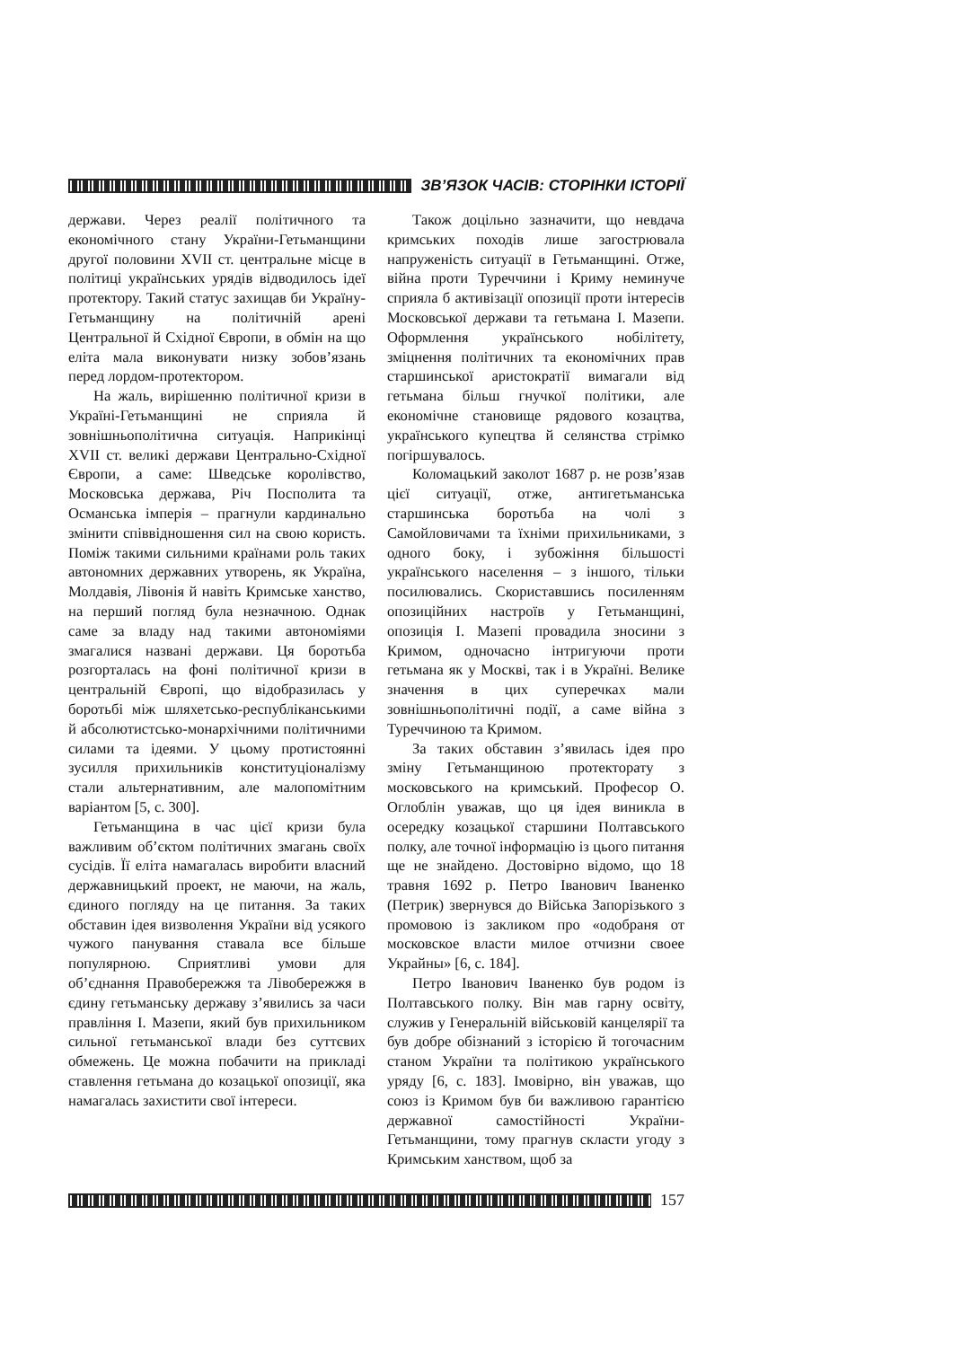ЗВ’ЯЗОК ЧАСІВ: СТОРІНКИ ІСТОРІЇ
держави. Через реалії політичного та економічного стану України-Гетьманщини другої половини XVII ст. центральне місце в політиці українських урядів відводилось ідеї протектору. Такий статус захищав би Україну-Гетьманщину на політичній арені Центральної й Східної Європи, в обмін на що еліта мала виконувати низку зобов’язань перед лордом-протектором.
На жаль, вирішенню політичної кризи в Україні-Гетьманщині не сприяла й зовнішньополітична ситуація. Наприкінці XVII ст. великі держави Центрально-Східної Європи, а саме: Шведське королівство, Московська держава, Річ Посполита та Османська імперія – прагнули кардинально змінити співвідношення сил на свою користь. Поміж такими сильними країнами роль таких автономних державних утворень, як Україна, Молдавія, Лівонія й навіть Кримське ханство, на перший погляд була незначною. Однак саме за владу над такими автономіями змагалися названі держави. Ця боротьба розгорталась на фоні політичної кризи в центральній Європі, що відобразилась у боротьбі між шляхетсько-республіканськими й абсолютистсько-монархічними політичними силами та ідеями. У цьому протистоянні зусилля прихильників конституціоналізму стали альтернативним, але малопомітним варіантом [5, с. 300].
Гетьманщина в час цієї кризи була важливим об’єктом політичних змагань своїх сусідів. Її еліта намагалась виробити власний державницький проект, не маючи, на жаль, єдиного погляду на це питання. За таких обставин ідея визволення України від усякого чужого панування ставала все більше популярною. Сприятливі умови для об’єднання Правобережжя та Лівобережжя в єдину гетьманську державу з’явились за часи правління І. Мазепи, який був прихильником сильної гетьманської влади без суттєвих обмежень. Це можна побачити на прикладі ставлення гетьмана до козацької опозиції, яка намагалась захистити свої інтереси.
Також доцільно зазначити, що невдача кримських походів лише загострювала напруженість ситуації в Гетьманщині. Отже, війна проти Туреччини і Криму неминуче сприяла б активізації опозиції проти інтересів Московської держави та гетьмана І. Мазепи. Оформлення українського нобілітету, зміцнення політичних та економічних прав старшинської аристократії вимагали від гетьмана більш гнучкої політики, але економічне становище рядового козацтва, українського купецтва й селянства стрімко погіршувалось.
Коломацький заколот 1687 р. не розв’язав цієї ситуації, отже, антигетьманська старшинська боротьба на чолі з Самойловичами та їхніми прихильниками, з одного боку, і зубожіння більшості українського населення – з іншого, тільки посилювались. Скориставшись посиленням опозиційних настроїв у Гетьманщині, опозиція І. Мазепі провадила зносини з Кримом, одночасно інтригуючи проти гетьмана як у Москві, так і в Україні. Велике значення в цих суперечках мали зовнішньополітичні події, а саме війна з Туреччиною та Кримом.
За таких обставин з’явилась ідея про зміну Гетьманщиною протекторату з московського на кримський. Професор О. Оглоблін уважав, що ця ідея виникла в осередку козацької старшини Полтавського полку, але точної інформацію із цього питання ще не знайдено. Достовірно відомо, що 18 травня 1692 р. Петро Іванович Іваненко (Петрик) звернувся до Війська Запорізького з промовою із закликом про «одобраня от московское власти милое отчизни своее Украйны» [6, с. 184].
Петро Іванович Іваненко був родом із Полтавського полку. Він мав гарну освіту, служив у Генеральній військовій канцелярії та був добре обізнаний з історією й тогочасним станом України та політикою українського уряду [6, с. 183]. Імовірно, він уважав, що союз із Кримом був би важливою гарантією державної самостійності України-Гетьманщини, тому прагнув скласти угоду з Кримським ханством, щоб за
157